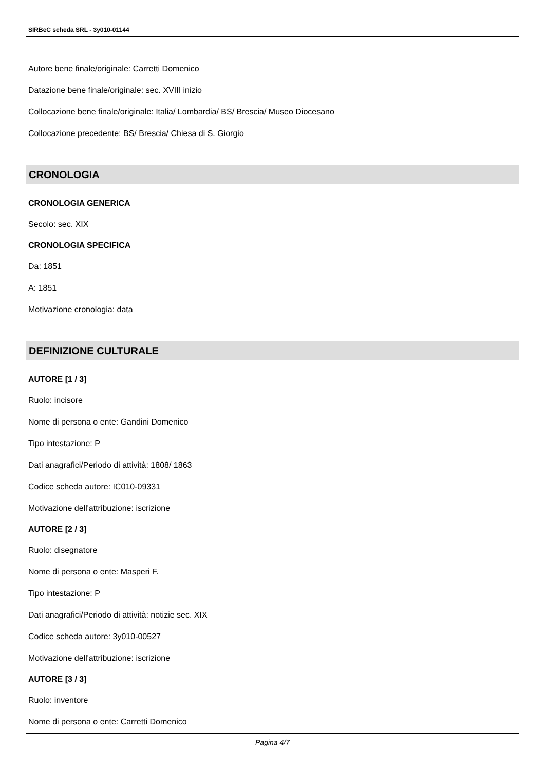SIRBeC scheda SRL - 3y010-01144
Autore bene finale/originale: Carretti Domenico
Datazione bene finale/originale: sec. XVIII inizio
Collocazione bene finale/originale: Italia/ Lombardia/ BS/ Brescia/ Museo Diocesano
Collocazione precedente: BS/ Brescia/ Chiesa di S. Giorgio
CRONOLOGIA
CRONOLOGIA GENERICA
Secolo: sec. XIX
CRONOLOGIA SPECIFICA
Da: 1851
A: 1851
Motivazione cronologia: data
DEFINIZIONE CULTURALE
AUTORE [1 / 3]
Ruolo: incisore
Nome di persona o ente: Gandini Domenico
Tipo intestazione: P
Dati anagrafici/Periodo di attività: 1808/ 1863
Codice scheda autore: IC010-09331
Motivazione dell'attribuzione: iscrizione
AUTORE [2 / 3]
Ruolo: disegnatore
Nome di persona o ente: Masperi F.
Tipo intestazione: P
Dati anagrafici/Periodo di attività: notizie sec. XIX
Codice scheda autore: 3y010-00527
Motivazione dell'attribuzione: iscrizione
AUTORE [3 / 3]
Ruolo: inventore
Nome di persona o ente: Carretti Domenico
Pagina 4/7